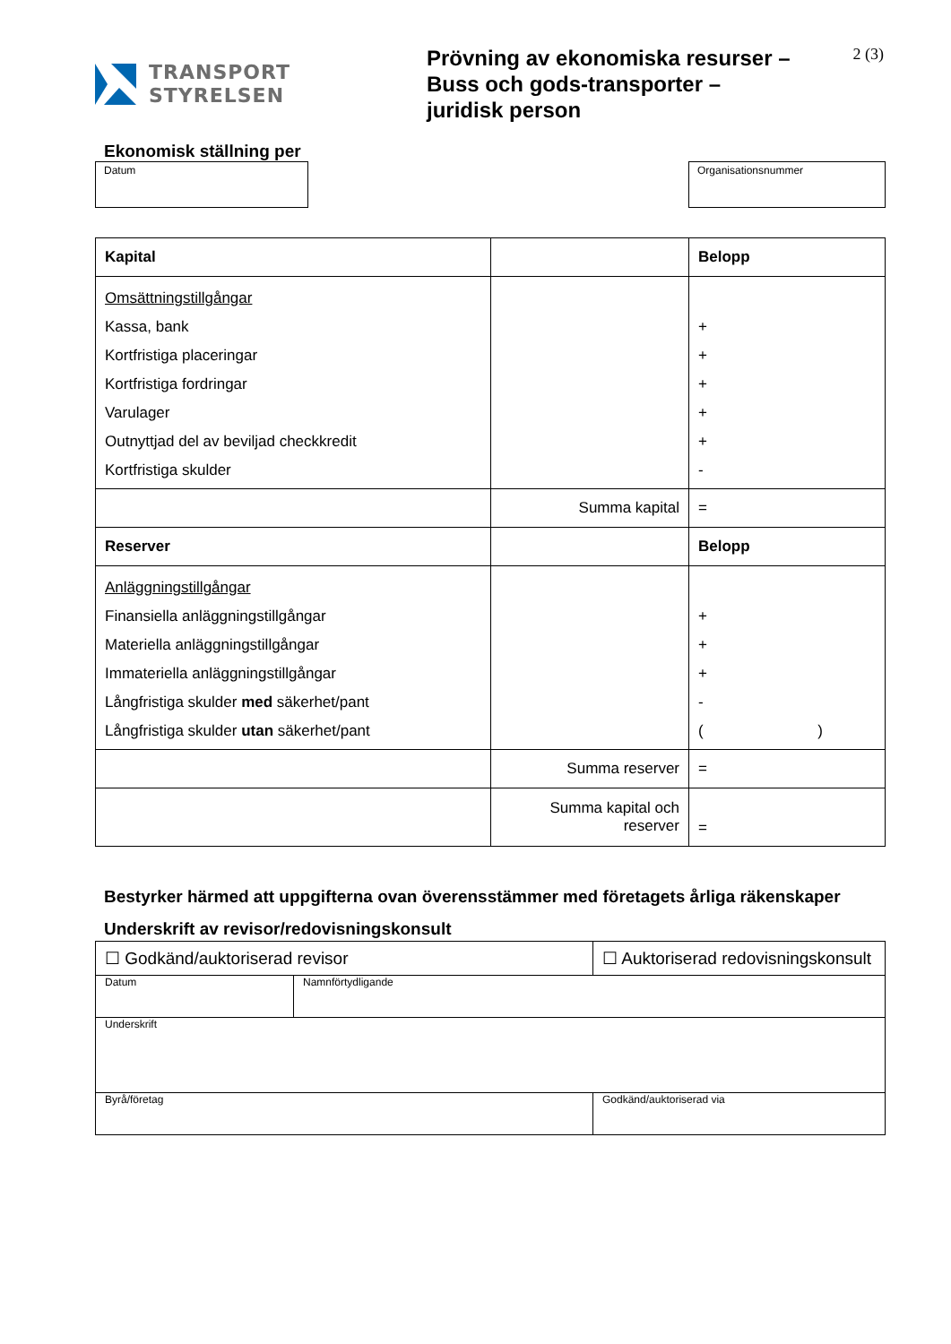TRANSPORT
STYRELSEN
Prövning av ekonomiska resurser – Buss och gods-transporter – juridisk person
2 (3)
Ekonomisk ställning per
Datum Organisationsnummer
| Kapital | | Belopp |
| Omsättningstillgångar Kassa, bank Kortfristiga placeringar Kortfristiga fordringar Varulager Outnyttjad del av beviljad checkkredit Kortfristiga skulder | | + + + + + - |
| | Summa kapital | = |
| Reserver | | Belopp |
| Anläggningstillgångar Finansiella anläggningstillgångar Materiella anläggningstillgångar Immateriella anläggningstillgångar Långfristiga skulder med säkerhet/pant Långfristiga skulder utan säkerhet/pant | | + + + - ( ) |
| | Summa reserver | = |
| | Summa kapital och reserver | = |
Bestyrker härmed att uppgifterna ovan överensstämmer med företagets årliga räkenskaper
Underskrift av revisor/redovisningskonsult
| ☐ Godkänd/auktoriserad revisor | | ☐ Auktoriserad redovisningskonsult | |
| Datum | Namnförtydligande | | |
| Underskrift | | | |
| Byrå/företag | | | Godkänd/auktoriserad via |